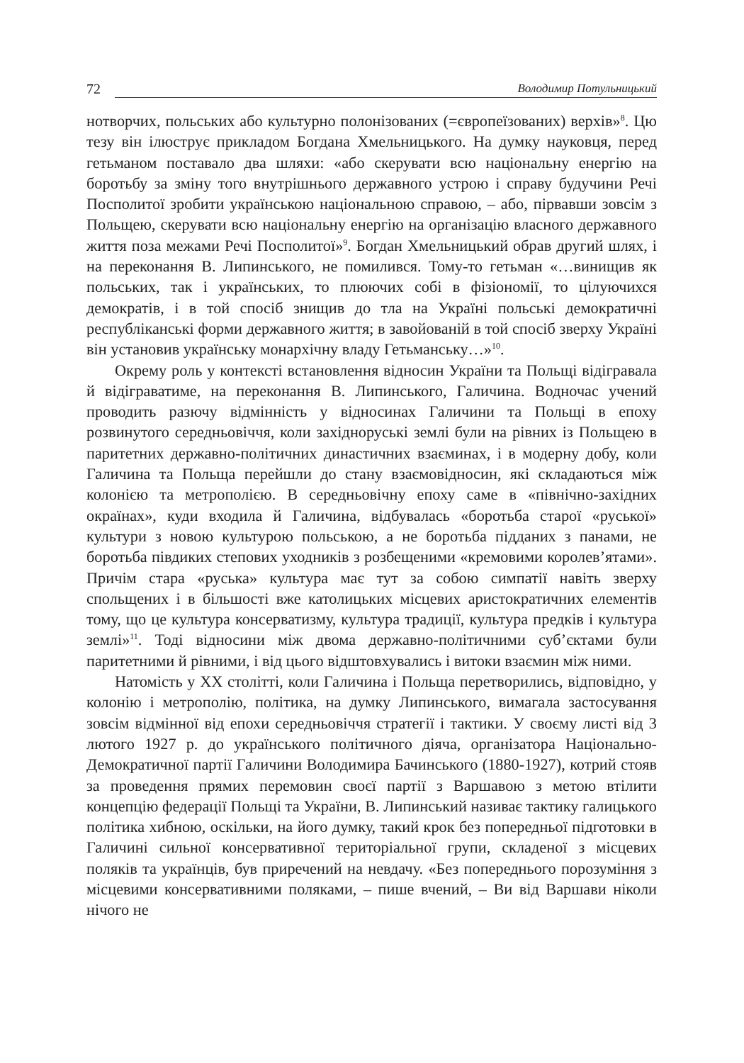72
Володимир Потульницький
нотворчих, польських або культурно полонізованих (=європеїзованих) верхів»<sup>8</sup>. Цю тезу він ілюструє прикладом Богдана Хмельницького. На думку науковця, перед гетьманом поставало два шляхи: «або скерувати всю національну енергію на боротьбу за зміну того внутрішнього державного устрою і справу будучини Речі Посполитої зробити українською національною справою, – або, пірвавши зовсім з Польщею, скерувати всю національну енергію на організацію власного державного життя поза межами Речі Посполитої»<sup>9</sup>. Богдан Хмельницький обрав другий шлях, і на переконання В. Липинського, не помилився. Тому-то гетьман «…винищив як польських, так і українських, то плюючих собі в фізіономії, то цілуючихся демократів, і в той спосіб знищив до тла на Україні польські демократичні республіканські форми державного життя; в завойованій в той спосіб зверху Україні він установив українську монархічну владу Гетьманську…»<sup>10</sup>.
Окрему роль у контексті встановлення відносин України та Польщі відігравала й відіграватиме, на переконання В. Липинського, Галичина. Водночас учений проводить разючу відмінність у відносинах Галичини та Польщі в епоху розвинутого середньовіччя, коли західноруські землі були на рівних із Польщею в паритетних державно-політичних династичних взаєминах, і в модерну добу, коли Галичина та Польща перейшли до стану взаємовідносин, які складаються між колонією та метрополією. В середньовічну епоху саме в «північно-західних окраїнах», куди входила й Галичина, відбувалась «боротьба старої «руської» культури з новою культурою польською, а не боротьба підданих з панами, не боротьба півдиких степових уходників з розбещеними «кремовими королев’ятами». Причім стара «руська» культура має тут за собою симпатії навіть зверху спольщених і в більшості вже католицьких місцевих аристократичних елементів тому, що це культура консерватизму, культура традиції, культура предків і культура землі»<sup>11</sup>. Тоді відносини між двома державно-політичними суб’єктами були паритетними й рівними, і від цього відштовхувались і витоки взаємин між ними.
Натомість у XX столітті, коли Галичина і Польща перетворились, відповідно, у колонію і метрополію, політика, на думку Липинського, вимагала застосування зовсім відмінної від епохи середньовіччя стратегії і тактики. У своєму листі від 3 лютого 1927 р. до українського політичного діяча, організатора Національно-Демократичної партії Галичини Володимира Бачинського (1880-1927), котрий стояв за проведення прямих перемовин своєї партії з Варшавою з метою втілити концепцію федерації Польщі та України, В. Липинський називає тактику галицького політика хибною, оскільки, на його думку, такий крок без попередньої підготовки в Галичині сильної консервативної територіальної групи, складеної з місцевих поляків та українців, був приречений на невдачу. «Без попереднього порозуміння з місцевими консервативними поляками, – пише вчений, – Ви від Варшави ніколи нічого не